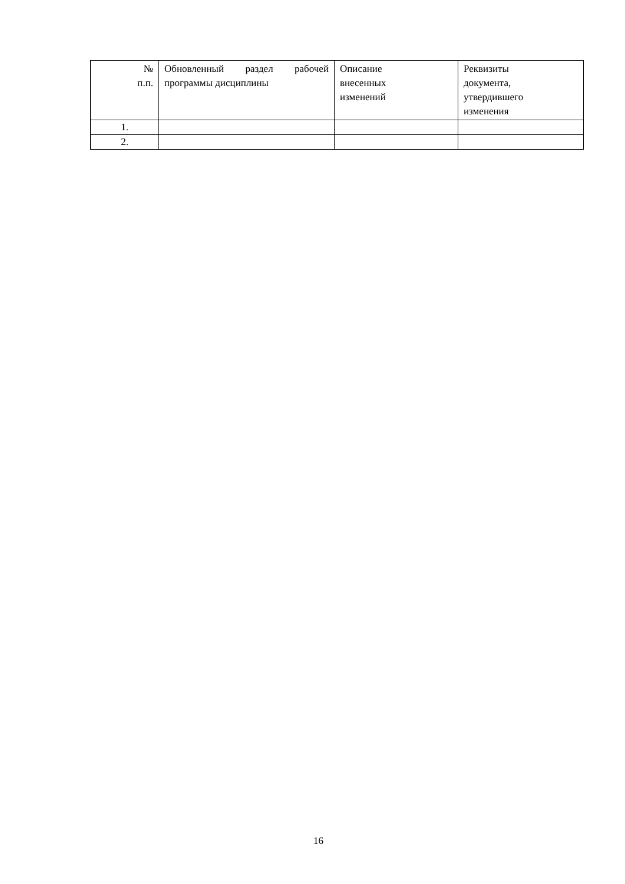| № п.п. | Обновленный раздел рабочей программы дисциплины | Описание внесенных изменений | Реквизиты документа, утвердившего изменения |
| 1. | | | |
| 2. | | | |
16